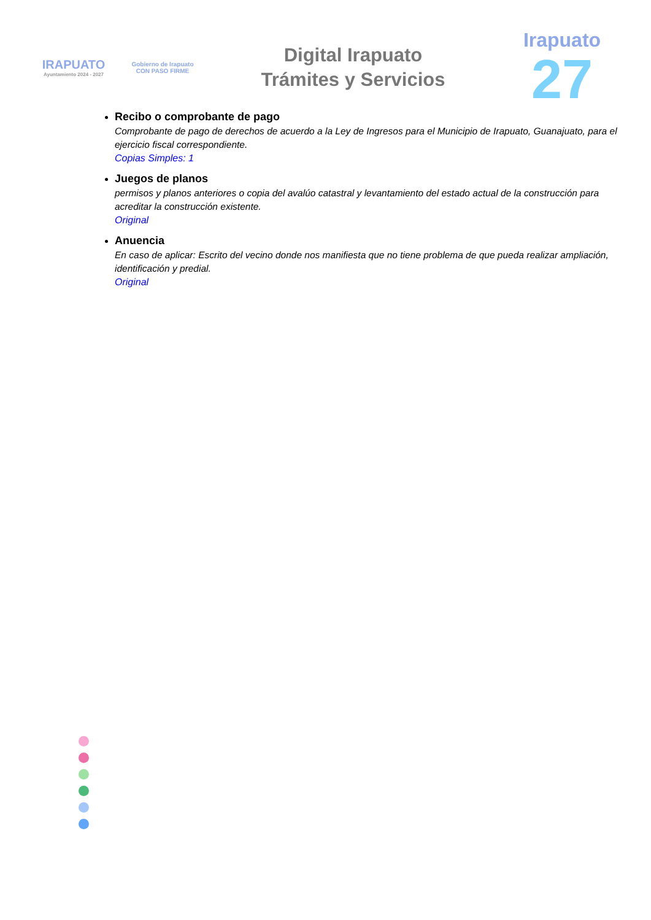IRAPUATO
Ayuntamiento 2024 - 2027
Gobierno de Irapuato
CON PASO FIRME
Digital Irapuato
Trámites y Servicios
Irapuato
27
Recibo o comprobante de pago
Comprobante de pago de derechos de acuerdo a la Ley de Ingresos para el Municipio de Irapuato, Guanajuato, para el ejercicio fiscal correspondiente.
Copias Simples: 1
Juegos de planos
permisos y planos anteriores o copia del avalúo catastral y levantamiento del estado actual de la construcción para acreditar la construcción existente.
Original
Anuencia
En caso de aplicar: Escrito del vecino donde nos manifiesta que no tiene problema de que pueda realizar ampliación, identificación y predial.
Original